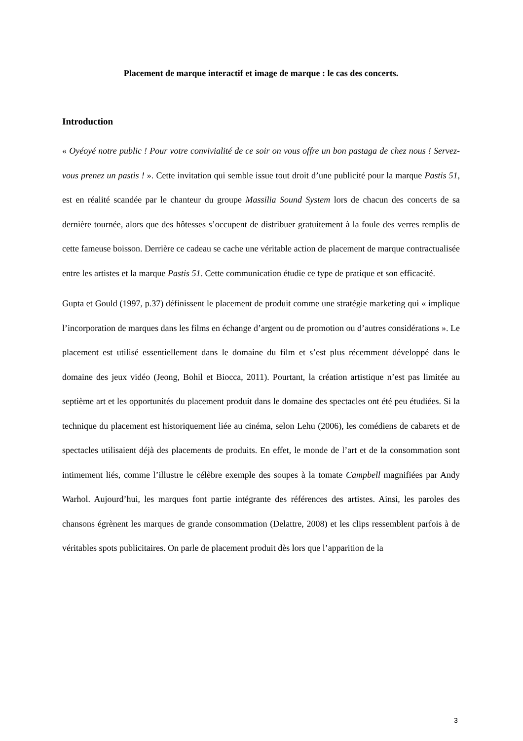Placement de marque interactif et image de marque : le cas des concerts.
Introduction
« Oyéoyé notre public ! Pour votre convivialité de ce soir on vous offre un bon pastaga de chez nous ! Servez-vous prenez un pastis ! ». Cette invitation qui semble issue tout droit d’une publicité pour la marque Pastis 51, est en réalité scandée par le chanteur du groupe Massilia Sound System lors de chacun des concerts de sa dernière tournée, alors que des hôtesses s’occupent de distribuer gratuitement à la foule des verres remplis de cette fameuse boisson. Derrière ce cadeau se cache une véritable action de placement de marque contractualisée entre les artistes et la marque Pastis 51. Cette communication étudie ce type de pratique et son efficacité.
Gupta et Gould (1997, p.37) définissent le placement de produit comme une stratégie marketing qui « implique l’incorporation de marques dans les films en échange d’argent ou de promotion ou d’autres considérations ». Le placement est utilisé essentiellement dans le domaine du film et s’est plus récemment développé dans le domaine des jeux vidéo (Jeong, Bohil et Biocca, 2011). Pourtant, la création artistique n’est pas limitée au septième art et les opportunités du placement produit dans le domaine des spectacles ont été peu étudiées. Si la technique du placement est historiquement liée au cinéma, selon Lehu (2006), les comédiens de cabarets et de spectacles utilisaient déjà des placements de produits. En effet, le monde de l’art et de la consommation sont intimement liés, comme l’illustre le célèbre exemple des soupes à la tomate Campbell magnifiées par Andy Warhol. Aujourd’hui, les marques font partie intégrante des références des artistes. Ainsi, les paroles des chansons égrènent les marques de grande consommation (Delattre, 2008) et les clips ressemblent parfois à de véritables spots publicitaires. On parle de placement produit dès lors que l’apparition de la
3